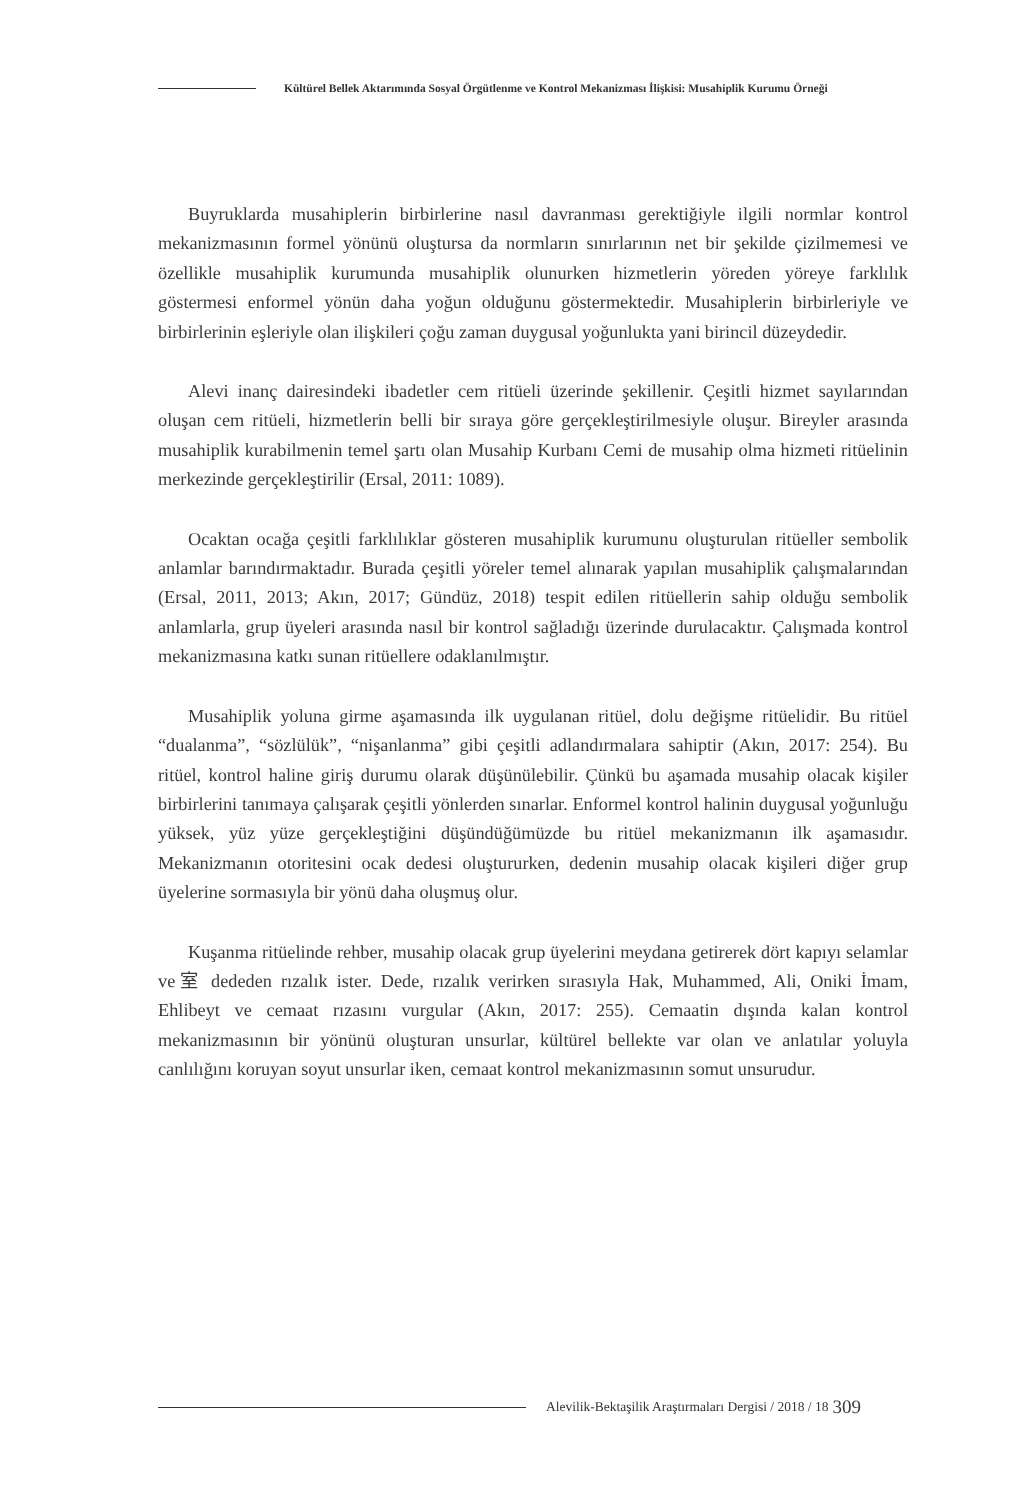Kültürel Bellek Aktarımında Sosyal Örgütlenme ve Kontrol Mekanizması İlişkisi: Musahiplik Kurumu Örneği
Buyruklarda musahiplerin birbirlerine nasıl davranması gerektiğiyle ilgili normlar kontrol mekanizmasının formel yönünü oluştursa da normların sınırlarının net bir şekilde çizilmemesi ve özellikle musahiplik kurumunda musahiplik olunurken hizmetlerin yöreden yöreye farklılık göstermesi enformel yönün daha yoğun olduğunu göstermektedir. Musahiplerin birbirleriyle ve birbirlerinin eşleriyle olan ilişkileri çoğu zaman duygusal yoğunlukta yani birincil düzeydedir.
Alevi inanç dairesindeki ibadetler cem ritüeli üzerinde şekillenir. Çeşitli hizmet sayılarından oluşan cem ritüeli, hizmetlerin belli bir sıraya göre gerçekleştirilmesiyle oluşur. Bireyler arasında musahiplik kurabilmenin temel şartı olan Musahip Kurbanı Cemi de musahip olma hizmeti ritüelinin merkezinde gerçekleştirilir (Ersal, 2011: 1089).
Ocaktan ocağa çeşitli farklılıklar gösteren musahiplik kurumunu oluşturulan ritüeller sembolik anlamlar barındırmaktadır. Burada çeşitli yöreler temel alınarak yapılan musahiplik çalışmalarından (Ersal, 2011, 2013; Akın, 2017; Gündüz, 2018) tespit edilen ritüellerin sahip olduğu sembolik anlamlarla, grup üyeleri arasında nasıl bir kontrol sağladığı üzerinde durulacaktır. Çalışmada kontrol mekanizmasına katkı sunan ritüellere odaklanılmıştır.
Musahiplik yoluna girme aşamasında ilk uygulanan ritüel, dolu değişme ritüelidir. Bu ritüel “dualanma”, “sözlülük”, “nişanlanma” gibi çeşitli adlandırmalara sahiptir (Akın, 2017: 254). Bu ritüel, kontrol haline giriş durumu olarak düşünülebilir. Çünkü bu aşamada musahip olacak kişiler birbirlerini tanımaya çalışarak çeşitli yönlerden sınarlar. Enformel kontrol halinin duygusal yoğunluğu yüksek, yüz yüze gerçekleştiğini düşündüğümüzde bu ritüel mekanizmanın ilk aşamasıdır. Mekanizmanın otoritesini ocak dedesi oluştururken, dedenin musahip olacak kişileri diğer grup üyelerine sormasıyla bir yönü daha oluşmuş olur.
Kuşanma ritüelinde rehber, musahip olacak grup üyelerini meydana getirerek dört kapıyı selamlar ve室 dededen rızalık ister. Dede, rızalık verirken sırasıyla Hak, Muhammed, Ali, Oniki İmam, Ehlibeyt ve cemaat rızasını vurgular (Akın, 2017: 255). Cemaatin dışında kalan kontrol mekanizmasının bir yönünü oluşturan unsurlar, kültürel bellekte var olan ve anlatılar yoluyla canlılığını koruyan soyut unsurlar iken, cemaat kontrol mekanizmasının somut unsurudur.
Alevilik-Bektaşilik Araştırmaları Dergisi / 2018 / 18
309